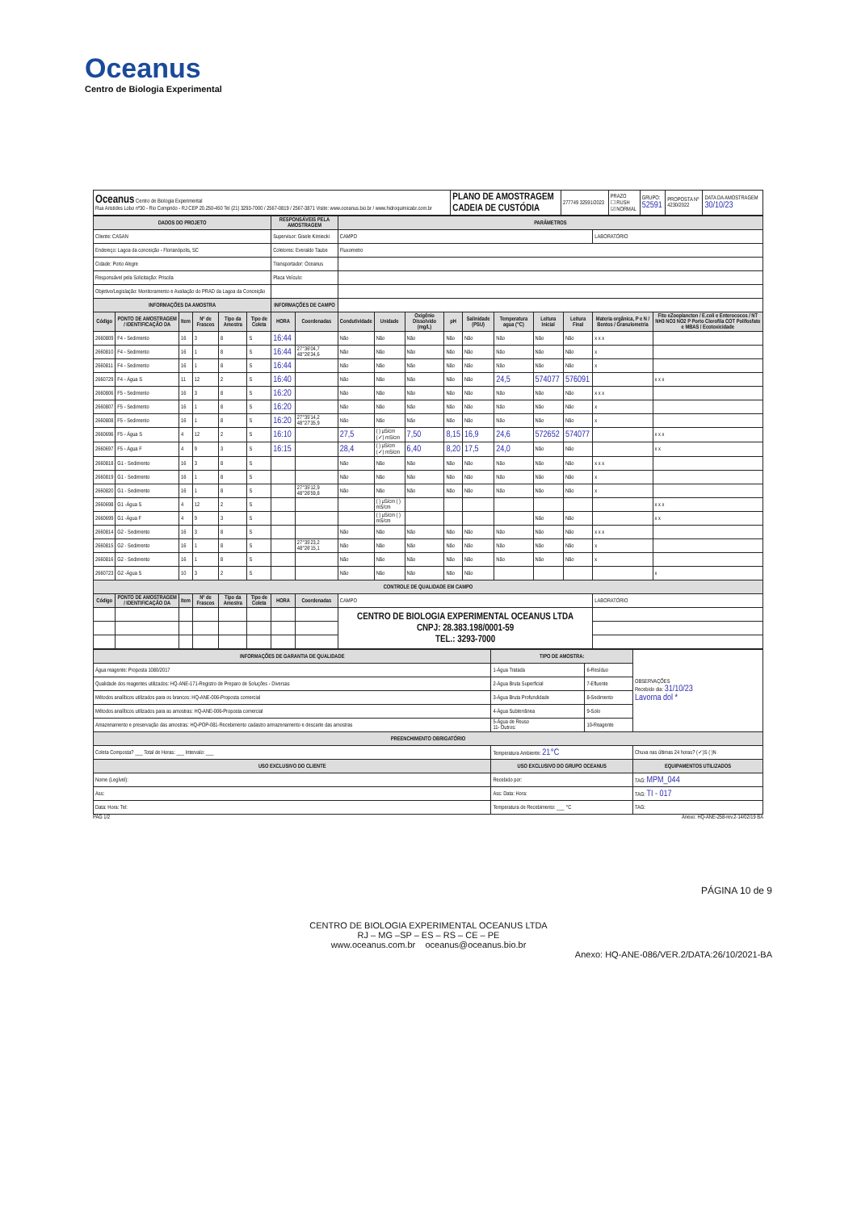Oceanus
Centro de Biologia Experimental
| Oceanus Centro de Biologia Experimental Rua Aristides Lobo nº30 - Rio Comprido - RJ CEP 20.250-450 Tel (21) 3293-7000 / 2567-0819 / 2567-3871 Visite: www.oceanus.bio.br / www.hidroquimicabr.com.br | PLANO DE AMOSTRAGEM CADEIA DE CUSTÓDIA | 277749 32591/2023 | PRAZO ☐ RUSH ☑ NORMAL | GRUPO: 52591 | PROPOSTA Nº 4230/2022 | DATA DA AMOSTRAGEM 30/10/23 |
| DADOS DO PROJETO | | | | | | RESPONSÁVEIS PELA AMOSTRAGEM | | PARÂMETROS | | | | | | | | | |
| --- | --- | --- | --- | --- | --- | --- | --- | --- | --- | --- | --- | --- | --- | --- | --- | --- | --- |
| Cliente: CASAN | | | | | | Supervisor: Gisele Kimiecki | | CAMPO | | | | | | | | LABORATÓRIO | |
| Endereço: Lagoa da conceição - Florianópolis, SC | | | | | | Coletores: Everaldo Taube | | Fluxometro | | | | | | | | | |
| Cidade: Porto Alegre | | | | | | Transportador: Oceanus | | | | | | | | | | | |
| Responsável pela Solicitação: Priscila | | | | | | Placa Veículo: | | | | | | | | | | | |
| Objetivo/Legislação: Monitoramento e Avaliação do PRAD da Lagoa da Conceição | | | | | | | | | | | | | | | | | |
| INFORMAÇÕES DA AMOSTRA | | | | | | INFORMAÇÕES DE CAMPO | | | | | | | | | | | |
| Código | PONTO DE AMOSTRAGEM / IDENTIFICAÇÃO DA | Item | Nº de Frascos | Tipo da Amostra | Tipo de Coleta | HORA | Coordenadas | Condutividade | Unidade | Oxigênio Dissolvido (mg/L) | pH | Salinidade (PSU) | Temperatura agua (°C) | Leitura Inicial | Leitura Final | Materia orgânica, P e N / Bentos / Granulometria | Fito eZooplancton / E.coli e Enterococos / NT NH3 NO3 NO2 P Porto Clorofila COT Polifosfato e MBAS / Ecotoxicidade |
| 2660809 | F4 - Sedimento | 16 | 3 | 8 | S | 16:44 | | Não | Não | Não | Não | Não | Não | Não | Não | x x x | |
| 2660810 | F4 - Sedimento | 16 | 1 | 8 | S | 16:44 | 27°36'04,7 48°26'34,6 | Não | Não | Não | Não | Não | Não | Não | Não | x | |
| 2660811 | F4 - Sedimento | 16 | 1 | 8 | S | 16:44 | | Não | Não | Não | Não | Não | Não | Não | Não | x | |
| 2660729 | F4 - Água S | 11 | 12 | 2 | S | 16:40 | | Não | Não | Não | Não | Não | 24,5 | 574077 | 576091 | | x x x |
| 2660806 | F5 - Sedimento | 16 | 3 | 8 | S | 16:20 | | Não | Não | Não | Não | Não | Não | Não | Não | x x x | |
| 2660807 | F5 - Sedimento | 16 | 1 | 8 | S | 16:20 | | Não | Não | Não | Não | Não | Não | Não | Não | x | |
| 2660808 | F5 - Sedimento | 16 | 1 | 8 | S | 16:20 | 27°35'14,2 48°27'35,9 | Não | Não | Não | Não | Não | Não | Não | Não | x | |
| 2660696 | F5 - Água S | 4 | 12 | 2 | S | 16:10 | | 27,5 | ( ) µS/cm (✓) mS/cm | 7,50 | 8,15 | 16,9 | 24,6 | 572652 | 574077 | | x x x |
| 2660697 | F5 - Água F | 4 | 9 | 3 | S | 16:15 | | 28,4 | ( ) µS/cm (✓) mS/cm | 6,40 | 8,20 | 17,5 | 24,0 | Não | Não | | x x |
| 2660818 | G1 - Sedimento | 16 | 3 | 8 | S | | | Não | Não | Não | Não | Não | Não | Não | Não | x x x | |
| 2660819 | G1 - Sedimento | 16 | 1 | 8 | S | | | Não | Não | Não | Não | Não | Não | Não | Não | x | |
| 2660820 | G1 - Sedimento | 16 | 1 | 8 | S | | 27°35'12,9 48°26'59,8 | Não | Não | Não | Não | Não | Não | Não | Não | x | |
| 2660698 | G1 -Água S | 4 | 12 | 2 | S | | | | ( ) µS/cm ( ) mS/cm | | | | | | | | x x x |
| 2660699 | G1 -Água F | 4 | 9 | 3 | S | | | | ( ) µS/cm ( ) mS/cm | | | | | Não | Não | | x x |
| 2660814 | G2 - Sedimento | 16 | 3 | 8 | S | | | Não | Não | Não | Não | Não | Não | Não | Não | x x x | |
| 2660815 | G2 - Sedimento | 16 | 1 | 8 | S | | 27°35'23,2 48°26'15,1 | Não | Não | Não | Não | Não | Não | Não | Não | x | |
| 2660816 | G2 - Sedimento | 16 | 1 | 8 | S | | | Não | Não | Não | Não | Não | Não | Não | Não | x | |
| 2660723 | G2 -Água S | 10 | 3 | 2 | S | | | Não | Não | Não | Não | Não | | | | | x |
| CONTROLE DE QUALIDADE EM CAMPO | | | | | | | | | | | | | | | | | |
| Código | PONTO DE AMOSTRAGEM / IDENTIFICAÇÃO DA | Item | Nº de Frascos | Tipo da Amostra | Tipo de Coleta | HORA | Coordenadas | CAMPO | | | | | | | | LABORATÓRIO | |
| | | | | | | | | CENTRO DE BIOLOGIA EXPERIMENTAL OCEANUS LTDA CNPJ: 28.383.198/0001-59 TEL.: 3293-7000 | | | | | | | | | |
| INFORMAÇÕES DE GARANTIA DE QUALIDADE | TIPO DE AMOSTRA: | | OBSERVAÇÕES Recebido dia: 31/10/23 Lavorna dol * |
| Água reagente: Proposta 1080/2017 | 1-Água Tratada | 6-Resíduo | |
| Qualidade dos reagentes utilizados: HQ-ANE-171-Registro de Preparo de Soluções - Diversas | 2-Água Bruta Superficial | 7-Efluente | |
| Métodos analíticos utilizados para os brancos: HQ-ANE-006-Proposta comercial | 3-Água Bruta Profundidade | 8-Sedimento | |
| Métodos analíticos utilizados para as amostras: HQ-ANE-006-Proposta comercial | 4-Água Subterrânea | 9-Solo | |
| Amazenamento e preservação das amostras: HQ-POP-081-Recebimento cadastro armazenamento e descarte das amostras | 5-Água de Reuso 11- Outros: | 10-Reagente | |
| PREENCHIMENTO OBRIGATÓRIO | | | |
| Coleta Composta? ___ Total de Horas: ___ Intervalo: ___ | Temperatura Ambiente: 21°C | | Chuva nas últimas 24 horas? (✓)S ( )N |
| USO EXCLUSIVO DO CLIENTE | USO EXCLUSIVO DO GRUPO OCEANUS | | EQUIPAMENTOS UTILIZADOS |
| Nome (Legível): | Recebido por: | | TAG: MPM_044 |
| Ass: | Ass: Data: Hora: | | TAG: TI - 017 |
| Data: Hora: Tel: | Temperatura de Recebimento: ___ °C | | TAG: |
PAG 1/2 Anexo: HQ-ANE-258-rev.2-14/02/19 BA
PÁGINA 10 de 9
CENTRO DE BIOLOGIA EXPERIMENTAL OCEANUS LTDA
RJ – MG –SP – ES – RS – CE – PE
www.oceanus.com.br oceanus@oceanus.bio.br
Anexo: HQ-ANE-086/VER.2/DATA:26/10/2021-BA